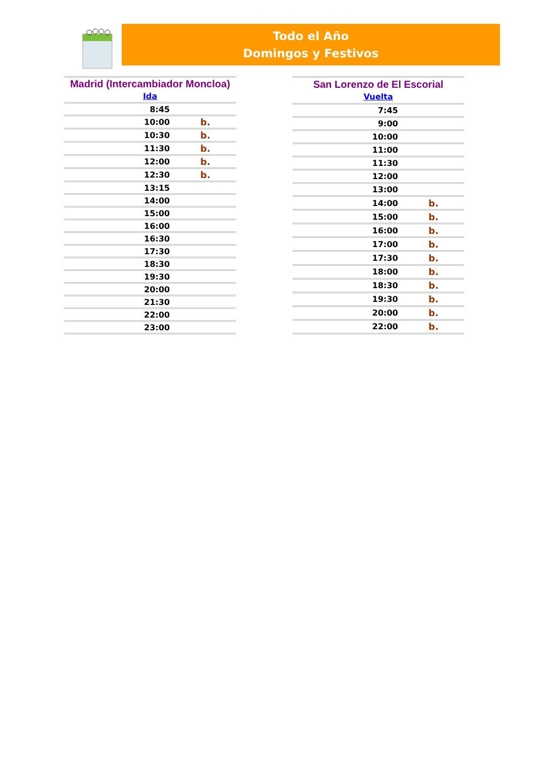Todo el Año
Domingos y Festivos
| Madrid (Intercambiador Moncloa) Ida | |
| 8:45 | |
| 10:00 | b. |
| 10:30 | b. |
| 11:30 | b. |
| 12:00 | b. |
| 12:30 | b. |
| 13:15 | |
| 14:00 | |
| 15:00 | |
| 16:00 | |
| 16:30 | |
| 17:30 | |
| 18:30 | |
| 19:30 | |
| 20:00 | |
| 21:30 | |
| 22:00 | |
| 23:00 | |
| San Lorenzo de El Escorial Vuelta | |
| 7:45 | |
| 9:00 | |
| 10:00 | |
| 11:00 | |
| 11:30 | |
| 12:00 | |
| 13:00 | |
| 14:00 | b. |
| 15:00 | b. |
| 16:00 | b. |
| 17:00 | b. |
| 17:30 | b. |
| 18:00 | b. |
| 18:30 | b. |
| 19:30 | b. |
| 20:00 | b. |
| 22:00 | b. |